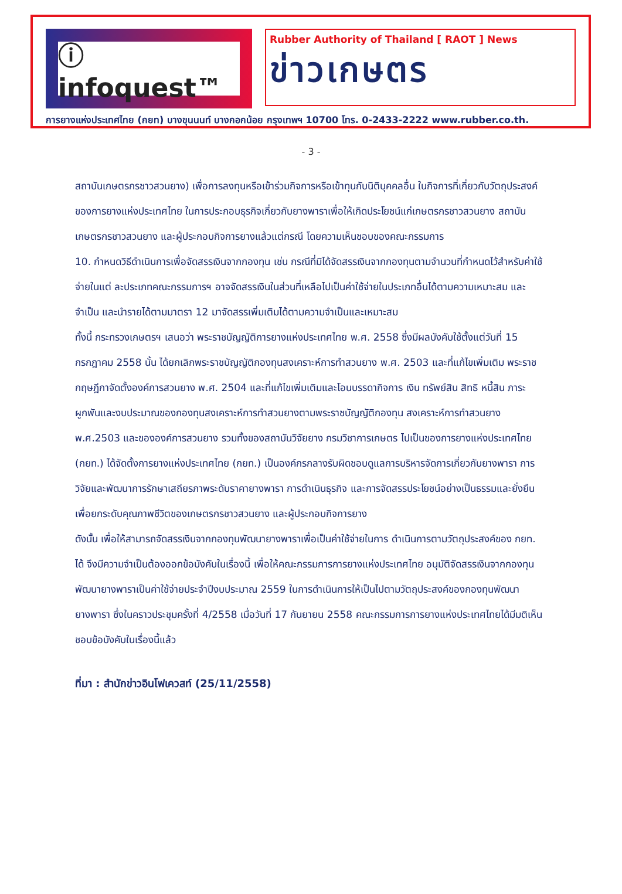ⓘ infoquest™
Rubber Authority of Thailand [ RAOT ] News
ข่าวเกษตร
การยางแห่งประเทศไทย (กยท) บางขุนนนท์ บางกอกน้อย กรุงเทพฯ 10700 โทร. 0-2433-2222 www.rubber.co.th.
- 3 -
สถาบันเกษตรกรชาวสวนยาง) เพื่อการลงทุนหรือเข้าร่วมกิจการหรือเข้าทุนกับนิติบุคคลอื่น ในกิจการที่เกี่ยวกับวัตถุประสงค์ของการยางแห่งประเทศไทย ในการประกอบธุรกิจเกี่ยวกับยางพาราเพื่อให้เกิดประโยชน์แก่เกษตรกรชาวสวนยาง สถาบันเกษตรกรชาวสวนยาง และผู้ประกอบกิจการยางแล้วแต่กรณี โดยความเห็นชอบของคณะกรรมการ
10. กำหนดวิธีดำเนินการเพื่อจัดสรรเงินจากกองทุน เช่น กรณีที่มิได้จัดสรรเงินจากกองทุนตามจำนวนที่กำหนดไว้สำหรับค่าใช้จ่ายในแต่ ละประเภทคณะกรรมการฯ อาจจัดสรรเงินในส่วนที่เหลือไปเป็นค่าใช้จ่ายในประเภทอื่นได้ตามความเหมาะสม และจำเป็น และนำรายได้ตามมาตรา 12 มาจัดสรรเพิ่มเติมได้ตามความจำเป็นและเหมาะสม
ทั้งนี้ กระทรวงเกษตรฯ เสนอว่า พระราชบัญญัติการยางแห่งประเทศไทย พ.ศ. 2558 ซึ่งมีผลบังคับใช้ตั้งแต่วันที่ 15 กรกฎาคม 2558 นั้น ได้ยกเลิกพระราชบัญญัติกองทุนสงเคราะห์การทำสวนยาง พ.ศ. 2503 และที่แก้ไขเพิ่มเติม พระราชกฤษฎีกาจัดตั้งองค์การสวนยาง พ.ศ. 2504 และที่แก้ไขเพิ่มเติมและโอนบรรดากิจการ เงิน ทรัพย์สิน สิทธิ หนี้สิน ภาระผูกพันและงบประมาณของกองทุนสงเคราะห์การทำสวนยางตามพระราชบัญญัติกองทุน สงเคราะห์การทำสวนยาง พ.ศ.2503 และขององค์การสวนยาง รวมทั้งของสถาบันวิจัยยาง กรมวิชาการเกษตร ไปเป็นของการยางแห่งประเทศไทย (กยท.) ได้จัดตั้งการยางแห่งประเทศไทย (กยท.) เป็นองค์กรกลางรับผิดชอบดูแลการบริหารจัดการเกี่ยวกับยางพารา การวิจัยและพัฒนาการรักษาเสถียรภาพระดับราคายางพารา การดำเนินธุรกิจ และการจัดสรรประโยชน์อย่างเป็นธรรมและยั่งยืน เพื่อยกระดับคุณภาพชีวิตของเกษตรกรชาวสวนยาง และผู้ประกอบกิจการยาง
ดังนั้น เพื่อให้สามารถจัดสรรเงินจากกองทุนพัฒนายางพาราเพื่อเป็นค่าใช้จ่ายในการ ดำเนินการตามวัตถุประสงค์ของ กยท. ได้ จึงมีความจำเป็นต้องออกข้อบังคับในเรื่องนี้ เพื่อให้คณะกรรมการการยางแห่งประเทศไทย อนุมัติจัดสรรเงินจากกองทุนพัฒนายางพาราเป็นค่าใช้จ่ายประจำปีงบประมาณ 2559 ในการดำเนินการให้เป็นไปตามวัตถุประสงค์ของกองทุนพัฒนายางพารา ซึ่งในคราวประชุมครั้งที่ 4/2558 เมื่อวันที่ 17 กันยายน 2558 คณะกรรมการการยางแห่งประเทศไทยได้มีมติเห็นชอบข้อบังคับในเรื่องนี้แล้ว
ที่มา : สำนักข่าวอินโฟเควสท์ (25/11/2558)